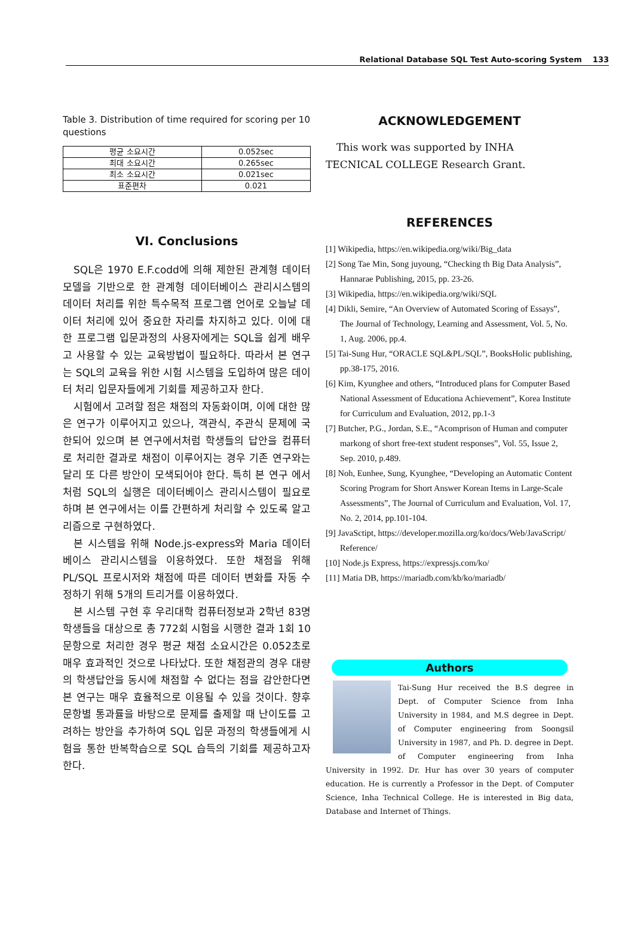Relational Database SQL Test Auto-scoring System 133
Table 3. Distribution of time required for scoring per 10 questions
| 평균 소요시간 | 0.052sec |
| 최대 소요시간 | 0.265sec |
| 최소 소요시간 | 0.021sec |
| 표준편차 | 0.021 |
VI. Conclusions
SQL은 1970 E.F.codd에 의해 제한된 관계형 데이터모델을 기반으로 한 관계형 데이터베이스 관리시스템의 데이터 처리를 위한 특수목적 프로그램 언어로 오늘날 데이터 처리에 있어 중요한 자리를 차지하고 있다. 이에 대한 프로그램 입문과정의 사용자에게는 SQL을 쉽게 배우고 사용할 수 있는 교육방법이 필요하다. 따라서 본 연구는 SQL의 교육을 위한 시험 시스템을 도입하여 많은 데이터 처리 입문자들에게 기회를 제공하고자 한다.
시험에서 고려할 점은 채점의 자동화이며, 이에 대한 많은 연구가 이루어지고 있으나, 객관식, 주관식 문제에 국한되어 있으며 본 연구에서처럼 학생들의 답안을 컴퓨터로 처리한 결과로 채점이 이루어지는 경우 기존 연구와는 달리 또 다른 방안이 모색되어야 한다. 특히 본 연구 에서처럼 SQL의 실행은 데이터베이스 관리시스템이 필요로 하며 본 연구에서는 이를 간편하게 처리할 수 있도록 알고리즘으로 구현하였다.
본 시스템을 위해 Node.js-express와 Maria 데이터베이스 관리시스템을 이용하였다. 또한 채점을 위해 PL/SQL 프로시저와 채점에 따른 데이터 변화를 자동 수정하기 위해 5개의 트리거를 이용하였다.
본 시스템 구현 후 우리대학 컴퓨터정보과 2학년 83명 학생들을 대상으로 총 772회 시험을 시행한 결과 1회 10문항으로 처리한 경우 평균 채점 소요시간은 0.052초로 매우 효과적인 것으로 나타났다. 또한 채점관의 경우 대량의 학생답안을 동시에 채점할 수 없다는 점을 감안한다면 본 연구는 매우 효율적으로 이용될 수 있을 것이다. 향후 문항별 통과률을 바탕으로 문제를 출제할 때 난이도를 고려하는 방안을 추가하여 SQL 입문 과정의 학생들에게 시험을 통한 반복학습으로 SQL 습득의 기회를 제공하고자 한다.
ACKNOWLEDGEMENT
This work was supported by INHA TECNICAL COLLEGE Research Grant.
REFERENCES
[1] Wikipedia, https://en.wikipedia.org/wiki/Big_data
[2] Song Tae Min, Song juyoung, “Checking th Big Data Analysis”, Hannarae Publishing, 2015, pp. 23-26.
[3] Wikipedia, https://en.wikipedia.org/wiki/SQL
[4] Dikli, Semire, “An Overview of Automated Scoring of Essays”, The Journal of Technology, Learning and Assessment, Vol. 5, No. 1, Aug. 2006, pp.4.
[5] Tai-Sung Hur, “ORACLE SQL&PL/SQL”, BooksHolic publishing, pp.38-175, 2016.
[6] Kim, Kyunghee and others, “Introduced plans for Computer Based National Assessment of Educationa Achievement”, Korea Institute for Curriculum and Evaluation, 2012, pp.1-3
[7] Butcher, P.G., Jordan, S.E., “Acomprison of Human and computer markong of short free-text student responses”, Vol. 55, Issue 2, Sep. 2010, p.489.
[8] Noh, Eunhee, Sung, Kyunghee, “Developing an Automatic Content Scoring Program for Short Answer Korean Items in Large-Scale Assessments”, The Journal of Curriculum and Evaluation, Vol. 17, No. 2, 2014, pp.101-104.
[9] JavaSctipt, https://developer.mozilla.org/ko/docs/Web/JavaScript/ Reference/
[10] Node.js Express, https://expressjs.com/ko/
[11] Matia DB, https://mariadb.com/kb/ko/mariadb/
Authors
Tai-Sung Hur received the B.S degree in Dept. of Computer Science from Inha University in 1984, and M.S degree in Dept. of Computer engineering from Soongsil University in 1987, and Ph. D. degree in Dept. of Computer engineering from Inha University in 1992. Dr. Hur has over 30 years of computer education. He is currently a Professor in the Dept. of Computer Science, Inha Technical College. He is interested in Big data, Database and Internet of Things.